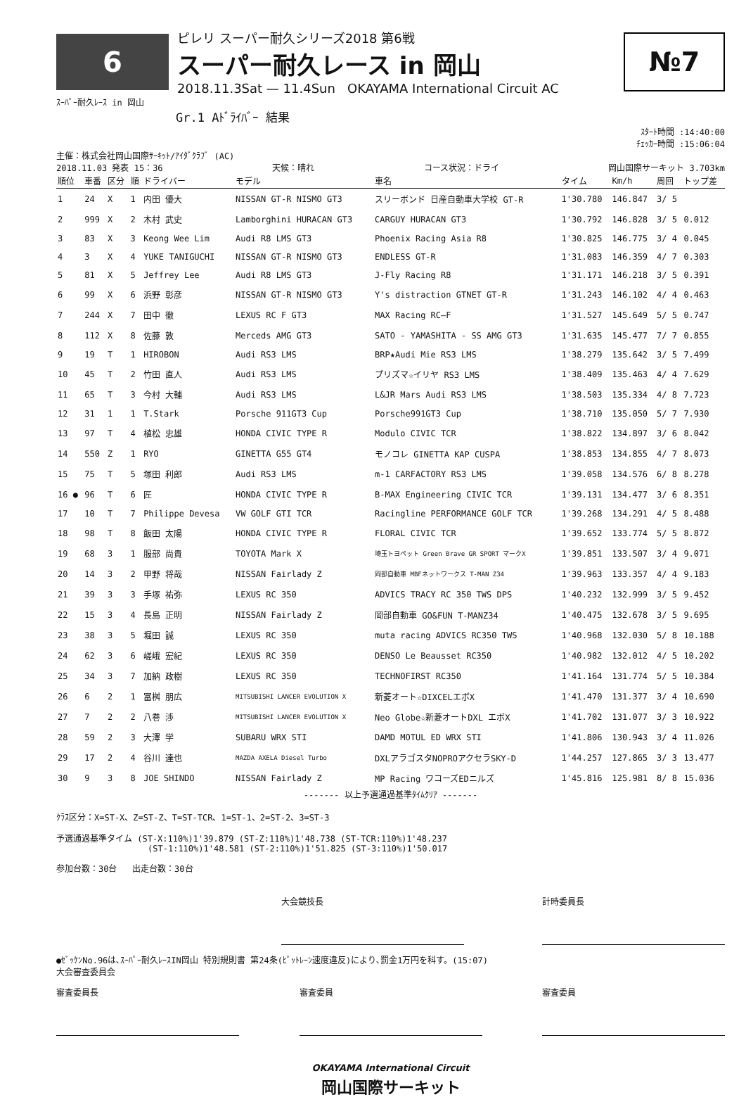6
ピレリ スーパー耐久シリーズ2018 第6戦
スーパー耐久レース in 岡山
2018.11.3Sat — 11.4Sun OKAYAMA International Circuit AC
№7
ｽｰﾊﾟｰ耐久ﾚｰｽ in 岡山
Gr.1 Aﾄﾞﾗｲﾊﾞｰ 結果
ｽﾀｰﾄ時間 :14:40:00
ﾁｪｯｶｰ時間 :15:06:04
主催：株式会社岡山国際ｻｰｷｯﾄ/ｱｲﾀﾞｸﾗﾌﾞ (AC)
2018.11.03 発表 15：36 天候：晴れ コース状況：ドライ 岡山国際サーキット 3.703km
| 順位 | 車番 | 区分 | 順 | ドライバー | モデル | 車名 | タイム | Km/h | 周回 | トップ差 |
| --- | --- | --- | --- | --- | --- | --- | --- | --- | --- | --- |
| 1 | 24 | X | 1 | 内田 優大 | NISSAN GT-R NISMO GT3 | スリーボンド 日産自動車大学校 GT-R | 1'30.780 | 146.847 | 3/ 5 | |
| 2 | 999 | X | 2 | 木村 武史 | Lamborghini HURACAN GT3 | CARGUY HURACAN GT3 | 1'30.792 | 146.828 | 3/ 5 | 0.012 |
| 3 | 83 | X | 3 | Keong Wee Lim | Audi R8 LMS GT3 | Phoenix Racing Asia R8 | 1'30.825 | 146.775 | 3/ 4 | 0.045 |
| 4 | 3 | X | 4 | YUKE TANIGUCHI | NISSAN GT-R NISMO GT3 | ENDLESS GT-R | 1'31.083 | 146.359 | 4/ 7 | 0.303 |
| 5 | 81 | X | 5 | Jeffrey Lee | Audi R8 LMS GT3 | J-Fly Racing R8 | 1'31.171 | 146.218 | 3/ 5 | 0.391 |
| 6 | 99 | X | 6 | 浜野 彰彦 | NISSAN GT-R NISMO GT3 | Y's distraction GTNET GT-R | 1'31.243 | 146.102 | 4/ 4 | 0.463 |
| 7 | 244 | X | 7 | 田中 徹 | LEXUS RC F GT3 | MAX Racing RC—F | 1'31.527 | 145.649 | 5/ 5 | 0.747 |
| 8 | 112 | X | 8 | 佐藤 敦 | Merceds AMG GT3 | SATO - YAMASHITA - SS AMG GT3 | 1'31.635 | 145.477 | 7/ 7 | 0.855 |
| 9 | 19 | T | 1 | HIROBON | Audi RS3 LMS | BRP★Audi Mie RS3 LMS | 1'38.279 | 135.642 | 3/ 5 | 7.499 |
| 10 | 45 | T | 2 | 竹田 直人 | Audi RS3 LMS | プリズマ☆イリヤ RS3 LMS | 1'38.409 | 135.463 | 4/ 4 | 7.629 |
| 11 | 65 | T | 3 | 今村 大輔 | Audi RS3 LMS | L&JR Mars Audi RS3 LMS | 1'38.503 | 135.334 | 4/ 8 | 7.723 |
| 12 | 31 | 1 | 1 | T.Stark | Porsche 911GT3 Cup | Porsche991GT3 Cup | 1'38.710 | 135.050 | 5/ 7 | 7.930 |
| 13 | 97 | T | 4 | 植松 忠雄 | HONDA CIVIC TYPE R | Modulo CIVIC TCR | 1'38.822 | 134.897 | 3/ 6 | 8.042 |
| 14 | 550 | Z | 1 | RYO | GINETTA G55 GT4 | モノコレ GINETTA KAP CUSPA | 1'38.853 | 134.855 | 4/ 7 | 8.073 |
| 15 | 75 | T | 5 | 塚田 利郎 | Audi RS3 LMS | m-1 CARFACTORY RS3 LMS | 1'39.058 | 134.576 | 6/ 8 | 8.278 |
| 16 ● | 96 | T | 6 | 匠 | HONDA CIVIC TYPE R | B-MAX Engineering CIVIC TCR | 1'39.131 | 134.477 | 3/ 6 | 8.351 |
| 17 | 10 | T | 7 | Philippe Devesa | VW GOLF GTI TCR | Racingline PERFORMANCE GOLF TCR | 1'39.268 | 134.291 | 4/ 5 | 8.488 |
| 18 | 98 | T | 8 | 飯田 太陽 | HONDA CIVIC TYPE R | FLORAL CIVIC TCR | 1'39.652 | 133.774 | 5/ 5 | 8.872 |
| 19 | 68 | 3 | 1 | 服部 尚貴 | TOYOTA Mark X | 埼玉トヨペット Green Brave GR SPORT マークX | 1'39.851 | 133.507 | 3/ 4 | 9.071 |
| 20 | 14 | 3 | 2 | 甲野 将哉 | NISSAN Fairlady Z | 岡部自動車 MBFネットワークス T-MAN Z34 | 1'39.963 | 133.357 | 4/ 4 | 9.183 |
| 21 | 39 | 3 | 3 | 手塚 祐弥 | LEXUS RC 350 | ADVICS TRACY RC 350 TWS DPS | 1'40.232 | 132.999 | 3/ 5 | 9.452 |
| 22 | 15 | 3 | 4 | 長島 正明 | NISSAN Fairlady Z | 岡部自動車 GO&FUN T-MANZ34 | 1'40.475 | 132.678 | 3/ 5 | 9.695 |
| 23 | 38 | 3 | 5 | 堀田 誠 | LEXUS RC 350 | muta racing ADVICS RC350 TWS | 1'40.968 | 132.030 | 5/ 8 | 10.188 |
| 24 | 62 | 3 | 6 | 嵯峨 宏紀 | LEXUS RC 350 | DENSO Le Beausset RC350 | 1'40.982 | 132.012 | 4/ 5 | 10.202 |
| 25 | 34 | 3 | 7 | 加納 政樹 | LEXUS RC 350 | TECHNOFIRST RC350 | 1'41.164 | 131.774 | 5/ 5 | 10.384 |
| 26 | 6 | 2 | 1 | 冨桝 朋広 | MITSUBISHI LANCER EVOLUTION X | 新菱オート☆DIXCELエボX | 1'41.470 | 131.377 | 3/ 4 | 10.690 |
| 27 | 7 | 2 | 2 | 八巻 渉 | MITSUBISHI LANCER EVOLUTION X | Neo Globe☆新菱オートDXL エボX | 1'41.702 | 131.077 | 3/ 3 | 10.922 |
| 28 | 59 | 2 | 3 | 大澤 学 | SUBARU WRX STI | DAMD MOTUL ED WRX STI | 1'41.806 | 130.943 | 3/ 4 | 11.026 |
| 29 | 17 | 2 | 4 | 谷川 達也 | MAZDA AXELA Diesel Turbo | DXLアラゴスタNOPROアクセラSKY-D | 1'44.257 | 127.865 | 3/ 3 | 13.477 |
| 30 | 9 | 3 | 8 | JOE SHINDO | NISSAN Fairlady Z | MP Racing ワコーズEDニルズ | 1'45.816 | 125.981 | 8/ 8 | 15.036 |
------- 以上予選通過基準ﾀｲﾑｸﾘｱ -------
ｸﾗｽ区分：X=ST-X、Z=ST-Z、T=ST-TCR、1=ST-1、2=ST-2、3=ST-3
予選通過基準タイム (ST-X:110%)1'39.879 (ST-Z:110%)1'48.738 (ST-TCR:110%)1'48.237
(ST-1:110%)1'48.581 (ST-2:110%)1'51.825 (ST-3:110%)1'50.017
参加台数：30台 出走台数：30台
大会競技長 計時委員長
●ｾﾞｯｹﾝNo.96は､ｽｰﾊﾟｰ耐久ﾚｰｽIN岡山 特別規則書 第24条(ﾋﾟｯﾄﾚｰﾝ速度違反)により､罰金1万円を科す。(15:07)
大会審査委員会
審査委員長 審査委員 審査委員
OKAYAMA International Circuit
岡山国際サーキット